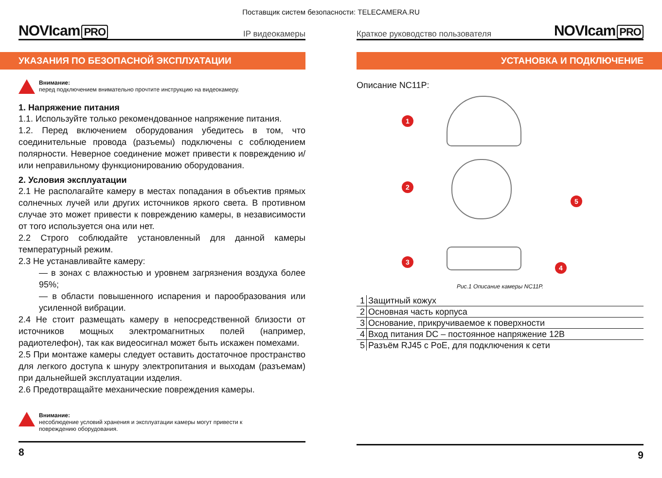Поставщик систем безопасности: TELECAMERA.RU
NOVIcam PRO
IP видеокамеры
УКАЗАНИЯ ПО БЕЗОПАСНОЙ ЭКСПЛУАТАЦИИ
Внимание:
перед подключением внимательно прочтите инструкцию на видеокамеру.
1. Напряжение питания
1.1. Используйте только рекомендованное напряжение питания.
1.2. Перед включением оборудования убедитесь в том, что соединительные провода (разъемы) подключены с соблюдением полярности. Неверное соединение может привести к повреждению и/или неправильному функционированию оборудования.
2. Условия эксплуатации
2.1 Не располагайте камеру в местах попадания в объектив прямых солнечных лучей или других источников яркого света. В противном случае это может привести к повреждению камеры, в независимости от того используется она или нет.
2.2 Строго соблюдайте установленный для данной камеры температурный режим.
2.3 Не устанавливайте камеру:
— в зонах с влажностью и уровнем загрязнения воздуха более 95%;
— в области повышенного испарения и парообразования или усиленной вибрации.
2.4 Не стоит размещать камеру в непосредственной близости от источников мощных электромагнитных полей (например, радиотелефон), так как видеосигнал может быть искажен помехами.
2.5 При монтаже камеры следует оставить достаточное пространство для легкого доступа к шнуру электропитания и выходам (разъемам) при дальнейшей эксплуатации изделия.
2.6 Предотвращайте механические повреждения камеры.
Внимание:
несоблюдение условий хранения и эксплуатации камеры могут привести к
повреждению оборудования.
8
Краткое руководство пользователя
NOVIcam PRO
УСТАНОВКА И ПОДКЛЮЧЕНИЕ
Описание NC11P:
1
2
3
4
5
Рис.1 Описание камеры NC11P.
| 1 | Защитный кожух |
| 2 | Основная часть корпуса |
| 3 | Основание, прикручиваемое к поверхности |
| 4 | Вход питания DC – постоянное напряжение 12В |
| 5 | Разъём RJ45 с PoE, для подключения к сети |
9